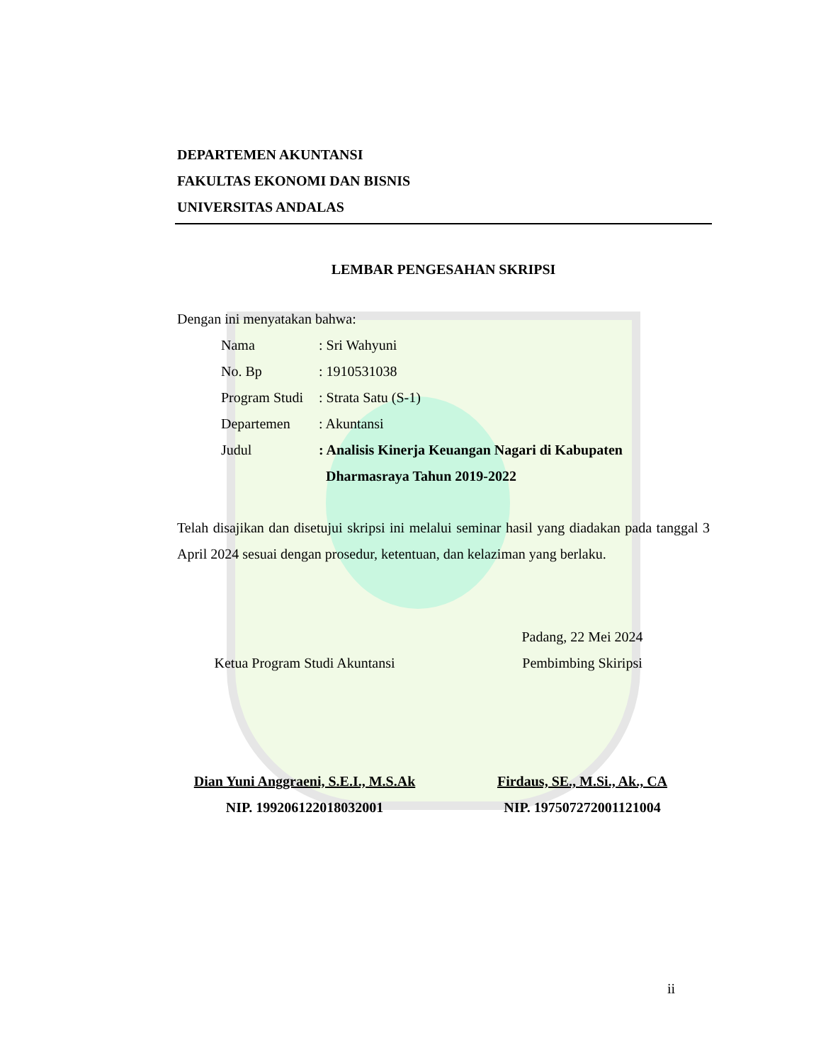DEPARTEMEN AKUNTANSI
FAKULTAS EKONOMI DAN BISNIS
UNIVERSITAS ANDALAS
LEMBAR PENGESAHAN SKRIPSI
Dengan ini menyatakan bahwa:
| Nama | : Sri Wahyuni |
| No. Bp | : 1910531038 |
| Program Studi | : Strata Satu (S-1) |
| Departemen | : Akuntansi |
| Judul | : Analisis Kinerja Keuangan Nagari di Kabupaten Dharmasraya Tahun 2019-2022 |
Telah disajikan dan disetujui skripsi ini melalui seminar hasil yang diadakan pada tanggal 3 April 2024 sesuai dengan prosedur, ketentuan, dan kelaziman yang berlaku.
Ketua Program Studi Akuntansi
Dian Yuni Anggraeni, S.E.I., M.S.Ak
NIP. 199206122018032001
Padang, 22 Mei 2024
Pembimbing Skiripsi
Firdaus, SE., M.Si., Ak., CA
NIP. 197507272001121004
ii